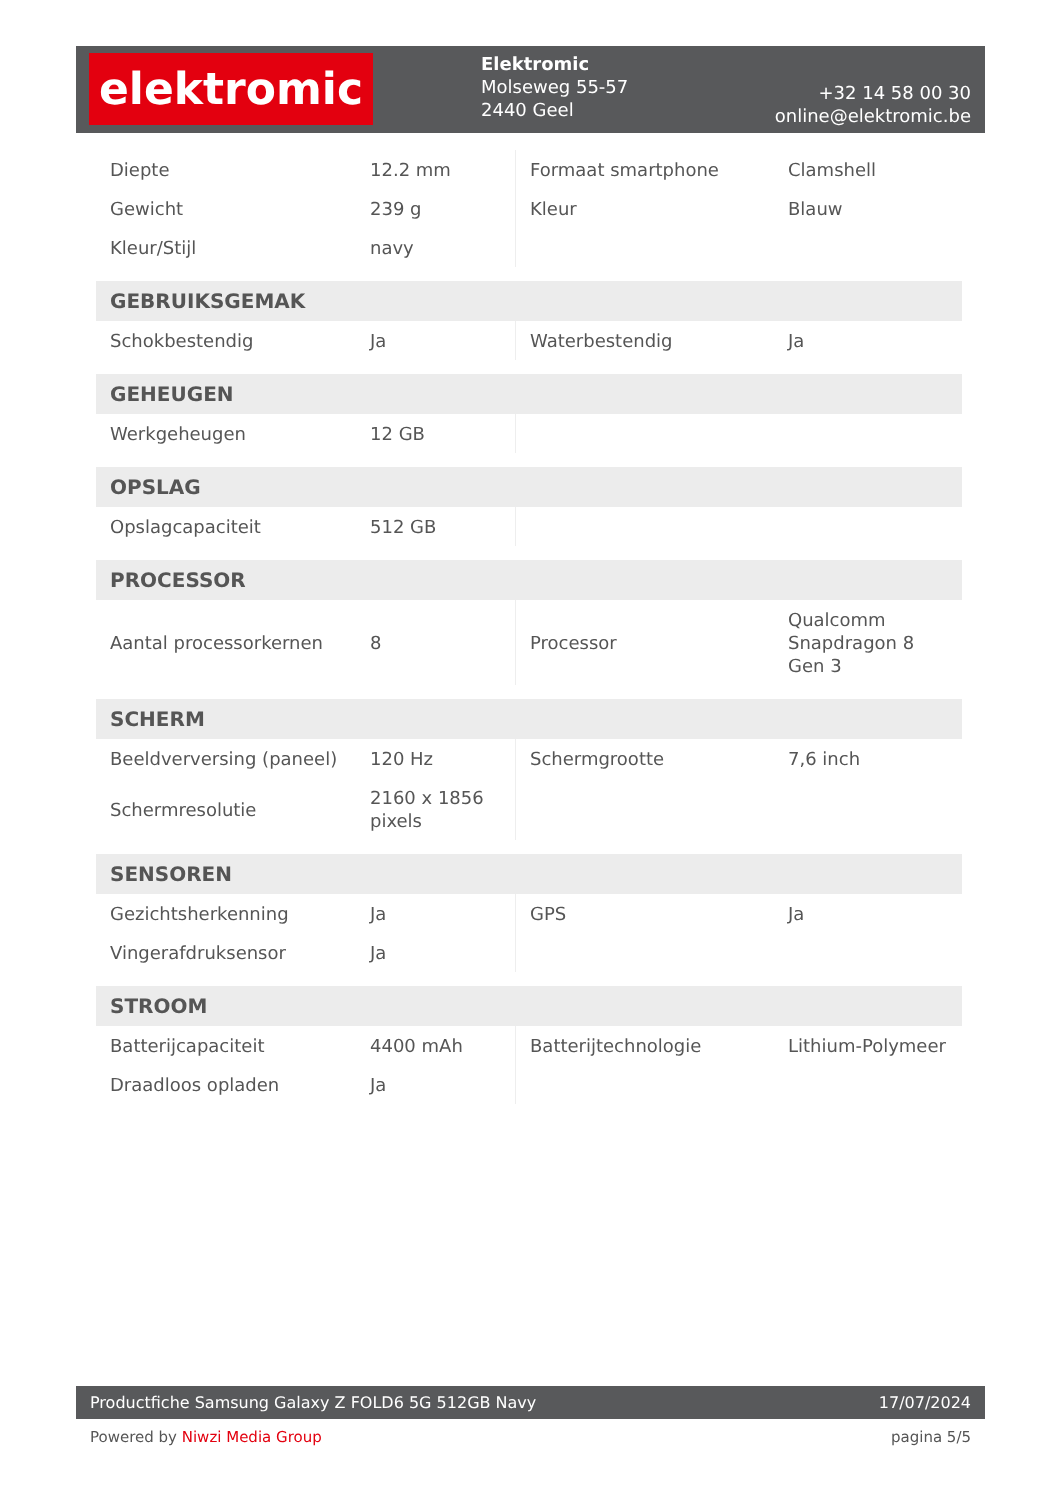elektromic
Elektromic
Molseweg 55-57
2440 Geel
+32 14 58 00 30
online@elektromic.be
| Diepte | 12.2 mm | Formaat smartphone | Clamshell |
| Gewicht | 239 g | Kleur | Blauw |
| Kleur/Stijl | navy | | |
| GEBRUIKSGEMAK | | | |
| Schokbestendig | Ja | Waterbestendig | Ja |
| GEHEUGEN | | | |
| Werkgeheugen | 12 GB | | |
| OPSLAG | | | |
| Opslagcapaciteit | 512 GB | | |
| PROCESSOR | | | |
| Aantal processorkernen | 8 | Processor | Qualcomm Snapdragon 8 Gen 3 |
| SCHERM | | | |
| Beeldverversing (paneel) | 120 Hz | Schermgrootte | 7,6 inch |
| Schermresolutie | 2160 x 1856 pixels | | |
| SENSOREN | | | |
| Gezichtsherkenning | Ja | GPS | Ja |
| Vingerafdruksensor | Ja | | |
| STROOM | | | |
| Batterijcapaciteit | 4400 mAh | Batterijtechnologie | Lithium-Polymeer |
| Draadloos opladen | Ja | | |
Productfiche Samsung Galaxy Z FOLD6 5G 512GB Navy 17/07/2024
Powered by Niwzi Media Group pagina 5/5